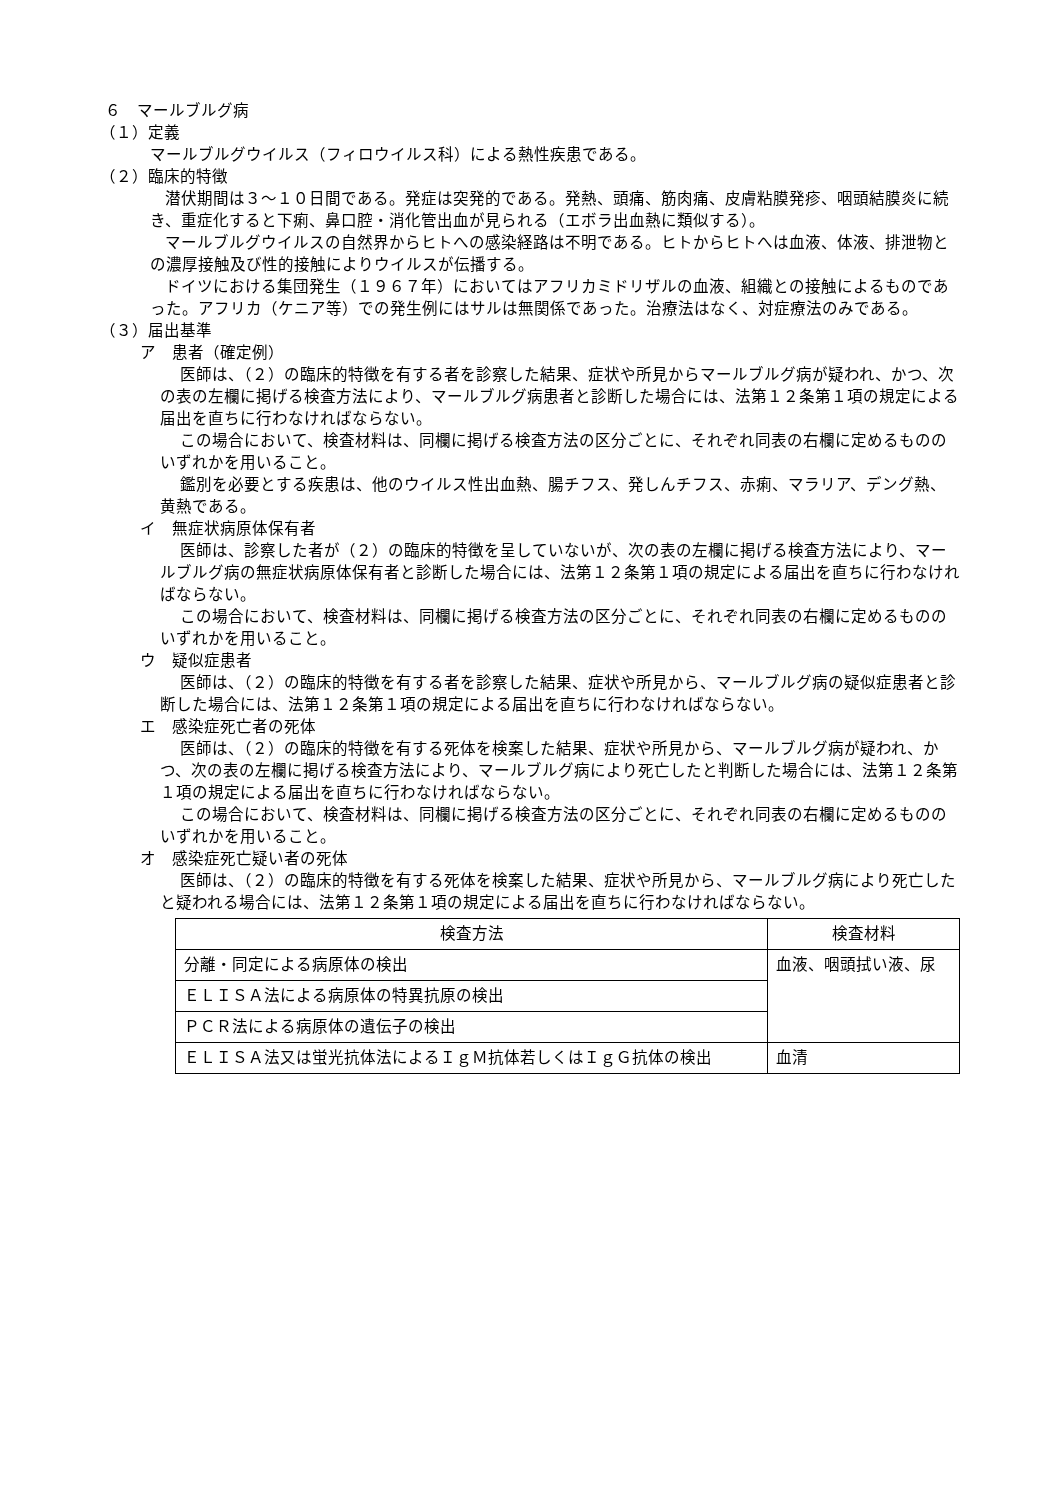６　マールブルグ病
（１）定義
マールブルグウイルス（フィロウイルス科）による熱性疾患である。
（２）臨床的特徴
潜伏期間は３～１０日間である。発症は突発的である。発熱、頭痛、筋肉痛、皮膚粘膜発疹、咽頭結膜炎に続き、重症化すると下痢、鼻口腔・消化管出血が見られる（エボラ出血熱に類似する）。
マールブルグウイルスの自然界からヒトへの感染経路は不明である。ヒトからヒトへは血液、体液、排泄物との濃厚接触及び性的接触によりウイルスが伝播する。
ドイツにおける集団発生（１９６７年）においてはアフリカミドリザルの血液、組織との接触によるものであった。アフリカ（ケニア等）での発生例にはサルは無関係であった。治療法はなく、対症療法のみである。
（３）届出基準
ア　患者（確定例）
医師は、（２）の臨床的特徴を有する者を診察した結果、症状や所見からマールブルグ病が疑われ、かつ、次の表の左欄に掲げる検査方法により、マールブルグ病患者と診断した場合には、法第１２条第１項の規定による届出を直ちに行わなければならない。
この場合において、検査材料は、同欄に掲げる検査方法の区分ごとに、それぞれ同表の右欄に定めるもののいずれかを用いること。
鑑別を必要とする疾患は、他のウイルス性出血熱、腸チフス、発しんチフス、赤痢、マラリア、デング熱、黄熱である。
イ　無症状病原体保有者
医師は、診察した者が（２）の臨床的特徴を呈していないが、次の表の左欄に掲げる検査方法により、マールブルグ病の無症状病原体保有者と診断した場合には、法第１２条第１項の規定による届出を直ちに行わなければならない。
この場合において、検査材料は、同欄に掲げる検査方法の区分ごとに、それぞれ同表の右欄に定めるもののいずれかを用いること。
ウ　疑似症患者
医師は、（２）の臨床的特徴を有する者を診察した結果、症状や所見から、マールブルグ病の疑似症患者と診断した場合には、法第１２条第１項の規定による届出を直ちに行わなければならない。
エ　感染症死亡者の死体
医師は、（２）の臨床的特徴を有する死体を検案した結果、症状や所見から、マールブルグ病が疑われ、かつ、次の表の左欄に掲げる検査方法により、マールブルグ病により死亡したと判断した場合には、法第１２条第１項の規定による届出を直ちに行わなければならない。
この場合において、検査材料は、同欄に掲げる検査方法の区分ごとに、それぞれ同表の右欄に定めるもののいずれかを用いること。
オ　感染症死亡疑い者の死体
医師は、（２）の臨床的特徴を有する死体を検案した結果、症状や所見から、マールブルグ病により死亡したと疑われる場合には、法第１２条第１項の規定による届出を直ちに行わなければならない。
| 検査方法 | 検査材料 |
| --- | --- |
| 分離・同定による病原体の検出 | 血液、咽頭拭い液、尿 |
| ＥＬＩＳＡ法による病原体の特異抗原の検出 | |
| ＰＣＲ法による病原体の遺伝子の検出 | |
| ＥＬＩＳＡ法又は蛍光抗体法によるＩｇＭ抗体若しくはＩｇＧ抗体の検出 | 血清 |